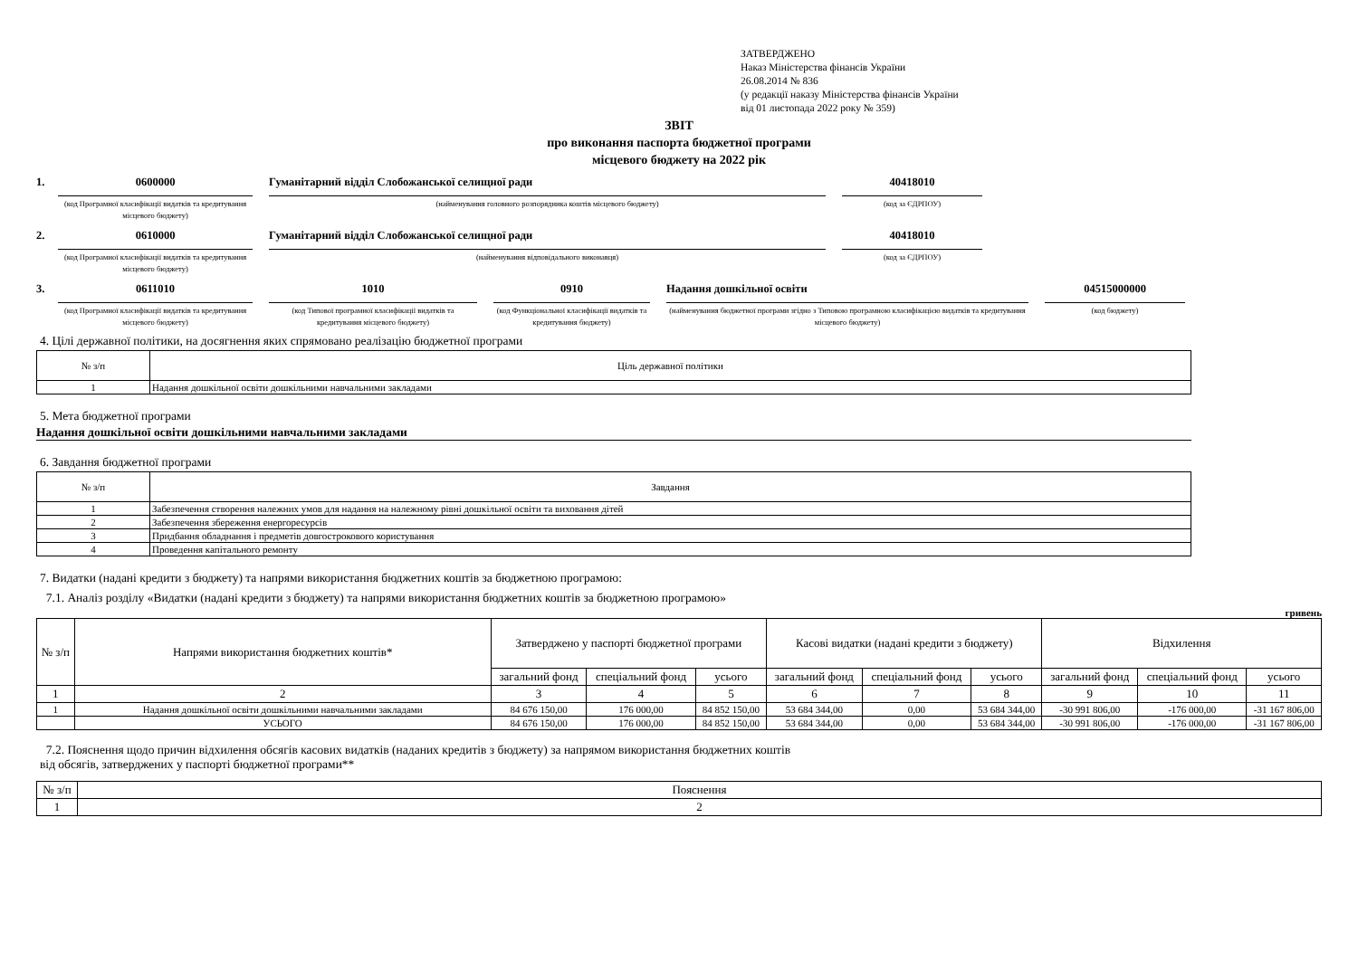ЗАТВЕРДЖЕНО
Наказ Міністерства фінансів України
26.08.2014 № 836
(у редакції наказу Міністерства фінансів України
від 01 листопада 2022 року № 359)
ЗВІТ
про виконання паспорта бюджетної програми
місцевого бюджету на 2022 рік
1.
0600000
(код Програмної класифікації видатків та кредитування місцевого бюджету)
Гуманітарний відділ Слобожанської селищної ради
(найменування головного розпорядника коштів місцевого бюджету)
40418010
(код за ЄДРПОУ)
2.
0610000
(код Програмної класифікації видатків та кредитування місцевого бюджету)
Гуманітарний відділ Слобожанської селищної ради
(найменування відповідального виконавця)
40418010
(код за ЄДРПОУ)
3.
0611010
(код Програмної класифікації видатків та кредитування місцевого бюджету)
1010
(код Типової програмної класифікації видатків та кредитування місцевого бюджету)
0910
(код Функціональної класифікації видатків та кредитування бюджету)
Надання дошкільної освіти
(найменування бюджетної програми згідно з Типовою програмною класифікацією видатків та кредитування місцевого бюджету)
04515000000
(код бюджету)
4. Цілі державної політики, на досягнення яких спрямовано реалізацію бюджетної програми
| № з/п | Ціль державної політики |
| --- | --- |
| 1 | Надання дошкільної освіти дошкільними навчальними закладами |
5. Мета бюджетної програми
Надання дошкільної освіти дошкільними навчальними закладами
6. Завдання бюджетної програми
| № з/п | Завдання |
| --- | --- |
| 1 | Забезпечення створення належних умов для надання на належному рівні дошкільної освіти та виховання дітей |
| 2 | Забезпечення збереження енергоресурсів |
| 3 | Придбання обладнання і предметів довгострокового користування |
| 4 | Проведення капітального ремонту |
7. Видатки (надані кредити з бюджету) та напрями використання бюджетних коштів за бюджетною програмою:
7.1. Аналіз розділу «Видатки (надані кредити з бюджету) та напрями використання бюджетних коштів за бюджетною програмою»
гривень
| № з/п | Напрями використання бюджетних коштів* | Затверджено у паспорті бюджетної програми | | | Касові видатки (надані кредити з бюджету) | | | Відхилення | | |
| --- | --- | --- | --- | --- | --- | --- | --- | --- | --- | --- |
| | | загальний фонд | спеціальний фонд | усього | загальний фонд | спеціальний фонд | усього | загальний фонд | спеціальний фонд | усього |
| 1 | 2 | 3 | 4 | 5 | 6 | 7 | 8 | 9 | 10 | 11 |
| 1 | Надання дошкільної освіти дошкільними навчальними закладами | 84 676 150,00 | 176 000,00 | 84 852 150,00 | 53 684 344,00 | 0,00 | 53 684 344,00 | -30 991 806,00 | -176 000,00 | -31 167 806,00 |
| | УСЬОГО | 84 676 150,00 | 176 000,00 | 84 852 150,00 | 53 684 344,00 | 0,00 | 53 684 344,00 | -30 991 806,00 | -176 000,00 | -31 167 806,00 |
7.2. Пояснення щодо причин відхилення обсягів касових видатків (наданих кредитів з бюджету) за напрямом використання бюджетних коштів
від обсягів, затверджених у паспорті бюджетної програми**
| № з/п | Пояснення |
| --- | --- |
| 1 | 2 |